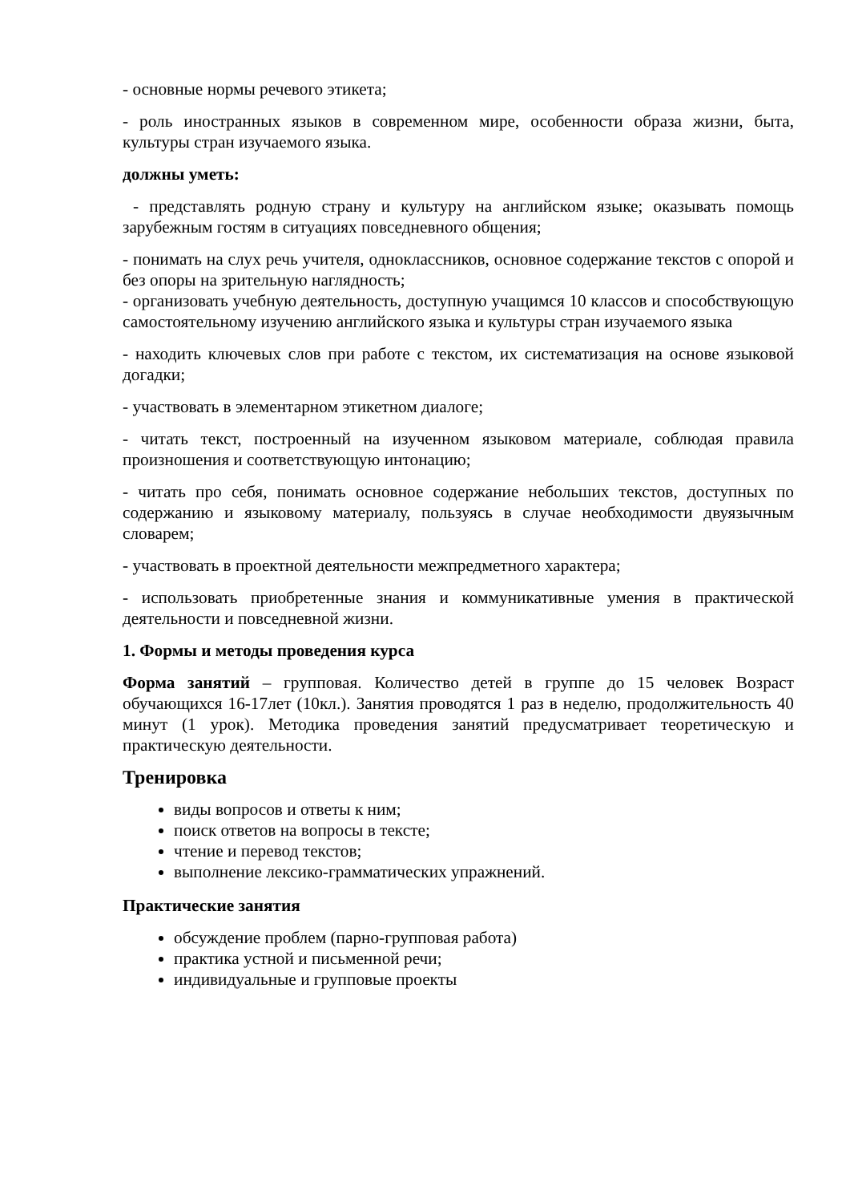- основные нормы речевого этикета;
- роль иностранных языков в современном мире, особенности образа жизни, быта, культуры стран изучаемого языка.
должны уметь:
- представлять родную страну и культуру на английском языке; оказывать помощь зарубежным гостям в ситуациях повседневного общения;
- понимать на слух речь учителя, одноклассников, основное содержание текстов с опорой и без опоры на зрительную наглядность;
- организовать учебную деятельность, доступную учащимся 10 классов и способствующую самостоятельному изучению английского языка и культуры стран изучаемого языка
- находить ключевых слов при работе с текстом, их систематизация на основе языковой догадки;
- участвовать в элементарном этикетном диалоге;
- читать текст, построенный на изученном языковом материале, соблюдая правила произношения и соответствующую интонацию;
- читать про себя, понимать основное содержание небольших текстов, доступных по содержанию и языковому материалу, пользуясь в случае необходимости двуязычным словарем;
- участвовать в проектной деятельности межпредметного характера;
- использовать приобретенные знания и коммуникативные умения в практической деятельности и повседневной жизни.
1. Формы и методы проведения курса
Форма занятий – групповая. Количество детей в группе до 15 человек Возраст обучающихся 16-17лет (10кл.). Занятия проводятся 1 раз в неделю, продолжительность 40 минут (1 урок). Методика проведения занятий предусматривает теоретическую и практическую деятельности.
Тренировка
виды вопросов и ответы к ним;
поиск ответов на вопросы в тексте;
чтение и перевод текстов;
выполнение лексико-грамматических упражнений.
Практические занятия
обсуждение проблем (парно-групповая работа)
практика устной и письменной речи;
индивидуальные и групповые проекты